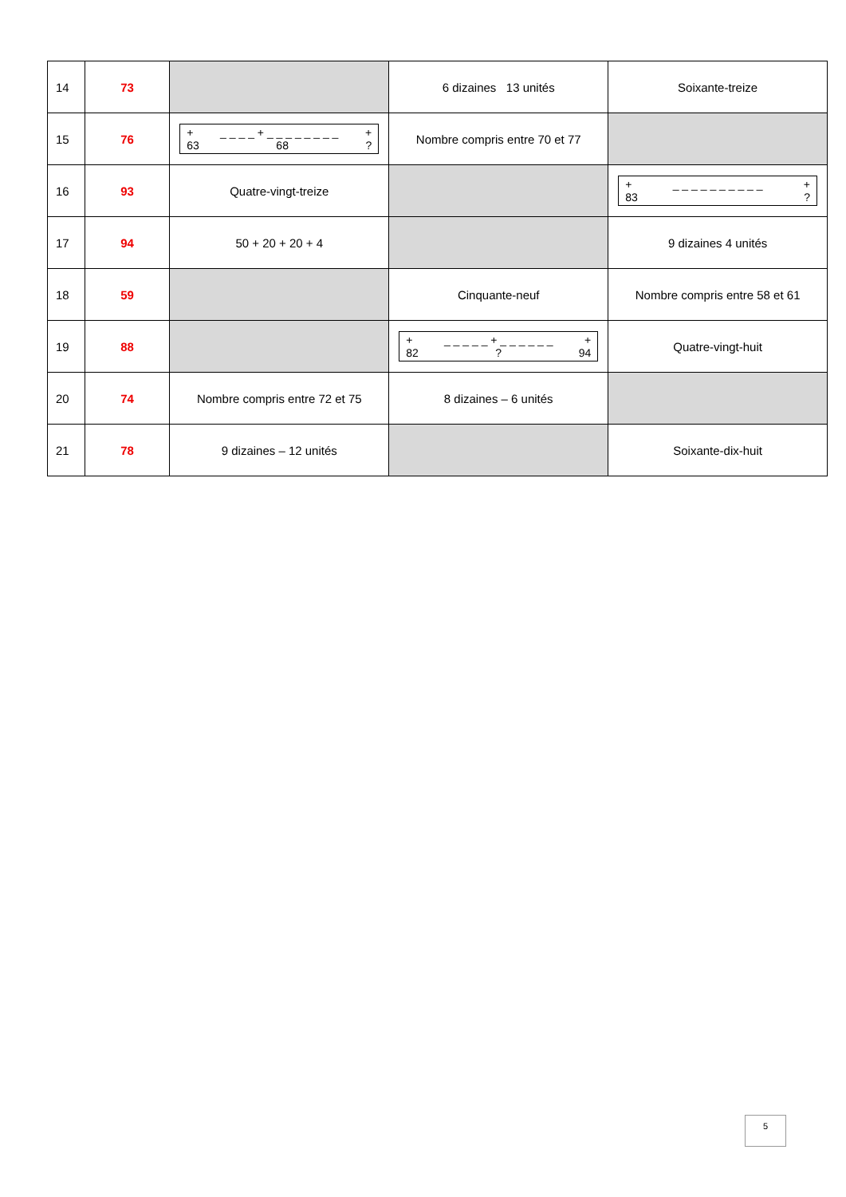| 14 | 73 | | 6 dizaines 13 unités | Soixante-treize |
| 15 | 76 | + _ _ _ _ + _ _ _ _ _ _ _ _ + 63 68 ? | Nombre compris entre 70 et 77 | |
| 16 | 93 | Quatre-vingt-treize | | + _ _ _ _ _ _ _ _ _ _ + 83 ? |
| 17 | 94 | 50 + 20 + 20 + 4 | | 9 dizaines 4 unités |
| 18 | 59 | | Cinquante-neuf | Nombre compris entre 58 et 61 |
| 19 | 88 | | + _ _ _ _ _ + _ _ _ _ _ _ + 82 ? 94 | Quatre-vingt-huit |
| 20 | 74 | Nombre compris entre 72 et 75 | 8 dizaines – 6 unités | |
| 21 | 78 | 9 dizaines – 12 unités | | Soixante-dix-huit |
5